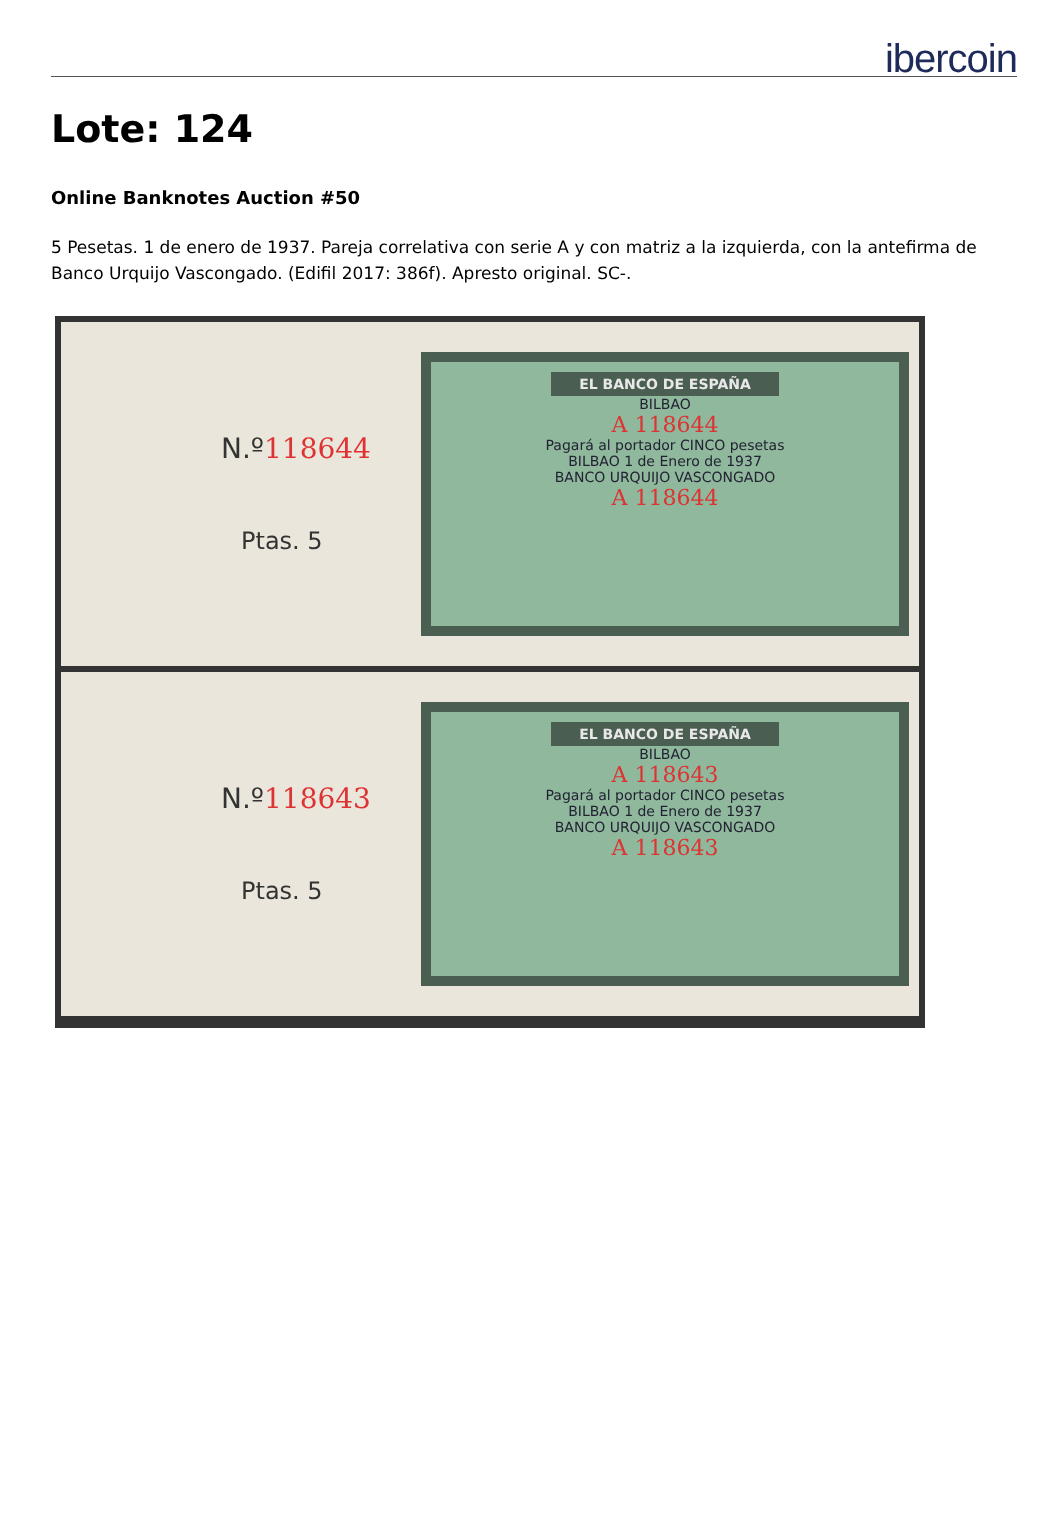ibercoin
Lote: 124
Online Banknotes Auction #50
5 Pesetas. 1 de enero de 1937. Pareja correlativa con serie A y con matriz a la izquierda, con la antefirma de Banco Urquijo Vascongado. (Edifil 2017: 386f). Apresto original. SC-.
N.º118644
Ptas. 5
EL BANCO DE ESPAÑA
BILBAO
A 118644
Pagará al portador CINCO pesetas
BILBAO 1 de Enero de 1937
BANCO URQUIJO VASCONGADO
A 118644
N.º118643
Ptas. 5
EL BANCO DE ESPAÑA
BILBAO
A 118643
Pagará al portador CINCO pesetas
BILBAO 1 de Enero de 1937
BANCO URQUIJO VASCONGADO
A 118643